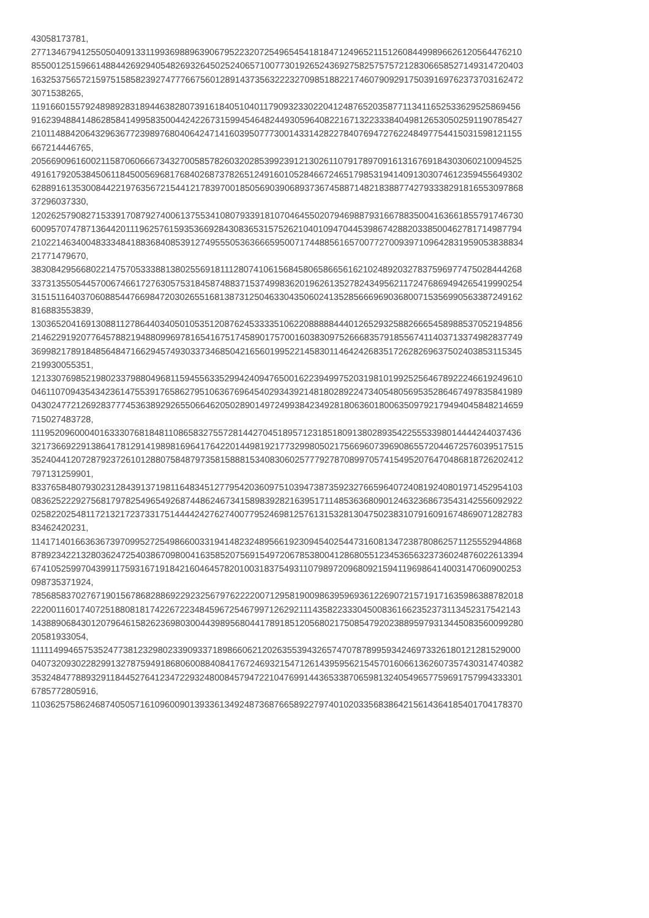43058173781,
277134679412550504091331199369889639067952232072549654541818471249652115126084499896626120564476210
855001251596614884426929405482693264502524065710077301926524369275825757572128306658527149314720403
163253756572159751585823927477766756012891437356322232709851882217460790929175039169762373703162472
3071538265,
119166015579248989283189446382807391618405104011790932330220412487652035877113411652533629525869456
916239488414862858414995835004424226731599454648244930596408221671322333840498126530502591190785427
210114884206432963677239897680406424714160395077730014331428227840769472762248497754415031598121155
667214446765,
205669096160021158706066673432700585782603202853992391213026110791789709161316769184303060210094525
491617920538450611845005696817684026873782651249160105284667246517985319414091303074612359455649302
628891613530084422197635672154412178397001850569039068937367458871482183887742793338291816553097868
37296037330,
120262579082715339170879274006137553410807933918107046455020794698879316678835004163661855791746730
600957074787136442011196257615935366928430836531575262104010947044539867428820338500462781714987794
210221463400483334841883684085391274955505363666595007174488561657007727009397109642831959053838834
21771479670,
383084295668022147570533388138025569181112807410615684580658665616210248920327837596977475028444268
337313550544570067466172763057531845874883715374998362019626135278243495621172476869494265419990254
315151164037060885447669847203026551681387312504633043506024135285666969036800715356990563387249162
816883553839,
130365204169130881127864403405010535120876245333351062208888844401265293258826665458988537052194856
214622919207764578821948809969781654167517458901757001603830975266683579185567411403713374982837749
369982178918485648471662945749303373468504216560199522145830114642426835172628269637502403853115345
219930055351,
121330769852198023379880496811594556335299424094765001622394997520319810199252564678922246619249610
046110709435434236147553917658627951063676964540293439214818028922473405480569535286467497835841989
043024772126928377745363892926550664620502890149724993842349281806360180063509792179494045848214659
715027483728,
111952096000401633307681848110865832755728144270451895712318518091380289354225553398014444244037436
321736692291386417812914198981696417642201449819217732998050217566960739690865572044672576039517515
352404412072879237261012880758487973581588815340830602577792787089970574154952076470486818726202412
797131259901,
833765848079302312843913719811648345127795420360975103947387359232766596407240819240801971452954103
083625222927568179782549654926874486246734158983928216395171148536368090124632368673543142556092922
025822025481172132172373317514444242762740077952469812576131532813047502383107916091674869071282783
83462420231,
114171401663636739709952725498660033194148232489566192309454025447316081347238780862571125552944868
878923422132803624725403867098004163585207569154972067853800412868055123453656323736024876022613394
674105259970439911759316719184216046457820100318375493110798972096809215941196986414003147060900253
098735371924,
785685837027671901567868288692292325679762222007129581900986395969361226907215719171635986388782018
222001160174072518808181742267223484596725467997126292111435822333045008361662352373113452317542143
143889068430120796461582623698030044398956804417891851205680217508547920238895979313445083560099280
20581933054,
111114994657535247738123298023390933718986606212026355394326574707878995934246973326180121281529000
040732093022829913278759491868060088408417672469321547126143959562154570160661362607357430314740382
353248477889329118445276412347229324800845794722104769914436533870659813240549657759691757994333301
6785772805916,
110362575862468740505716109600901393361349248736876658922797401020335683864215614364185401704178370